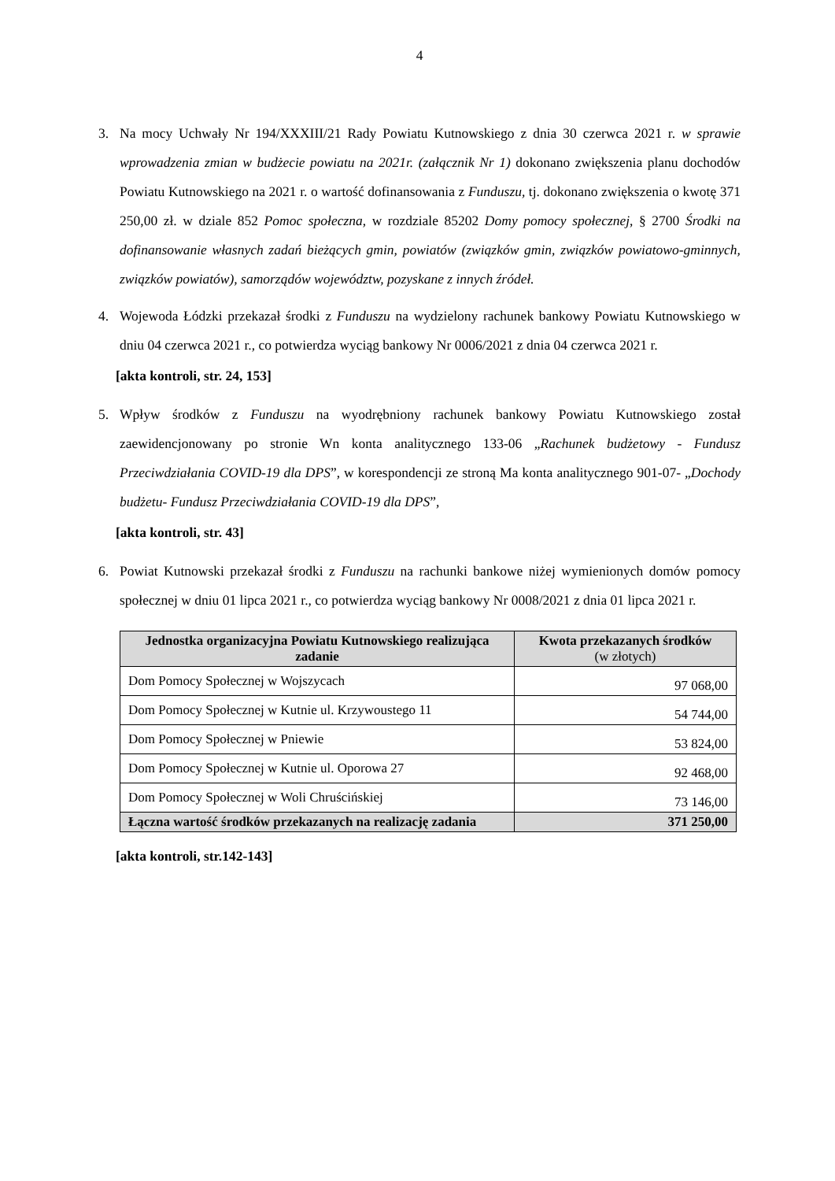4
3. Na mocy Uchwały Nr 194/XXXIII/21 Rady Powiatu Kutnowskiego z dnia 30 czerwca 2021 r. w sprawie wprowadzenia zmian w budżecie powiatu na 2021r. (załącznik Nr 1) dokonano zwiększenia planu dochodów Powiatu Kutnowskiego na 2021 r. o wartość dofinansowania z Funduszu, tj. dokonano zwiększenia o kwotę 371 250,00 zł. w dziale 852 Pomoc społeczna, w rozdziale 85202 Domy pomocy społecznej, § 2700 Środki na dofinansowanie własnych zadań bieżących gmin, powiatów (związków gmin, związków powiatowo-gminnych, związków powiatów), samorządów województw, pozyskane z innych źródeł.
4. Wojewoda Łódzki przekazał środki z Funduszu na wydzielony rachunek bankowy Powiatu Kutnowskiego w dniu 04 czerwca 2021 r., co potwierdza wyciąg bankowy Nr 0006/2021 z dnia 04 czerwca 2021 r.
[akta kontroli, str. 24, 153]
5. Wpływ środków z Funduszu na wyodrębniony rachunek bankowy Powiatu Kutnowskiego został zaewidencjonowany po stronie Wn konta analitycznego 133-06 „Rachunek budżetowy - Fundusz Przeciwdziałania COVID-19 dla DPS”, w korespondencji ze stroną Ma konta analitycznego 901-07- „Dochody budżetu- Fundusz Przeciwdziałania COVID-19 dla DPS”,
[akta kontroli, str. 43]
6. Powiat Kutnowski przekazał środki z Funduszu na rachunki bankowe niżej wymienionych domów pomocy społecznej w dniu 01 lipca 2021 r., co potwierdza wyciąg bankowy Nr 0008/2021 z dnia 01 lipca 2021 r.
| Jednostka organizacyjna Powiatu Kutnowskiego realizująca zadanie | Kwota przekazanych środków (w złotych) |
| --- | --- |
| Dom Pomocy Społecznej w Wojszycach | 97 068,00 |
| Dom Pomocy Społecznej w Kutnie ul. Krzywoustego 11 | 54 744,00 |
| Dom Pomocy Społecznej w Pniewie | 53 824,00 |
| Dom Pomocy Społecznej w Kutnie ul. Oporowa 27 | 92 468,00 |
| Dom Pomocy Społecznej w Woli Chruścińskiej | 73 146,00 |
| Łączna wartość środków przekazanych na realizację zadania | 371 250,00 |
[akta kontroli, str.142-143]